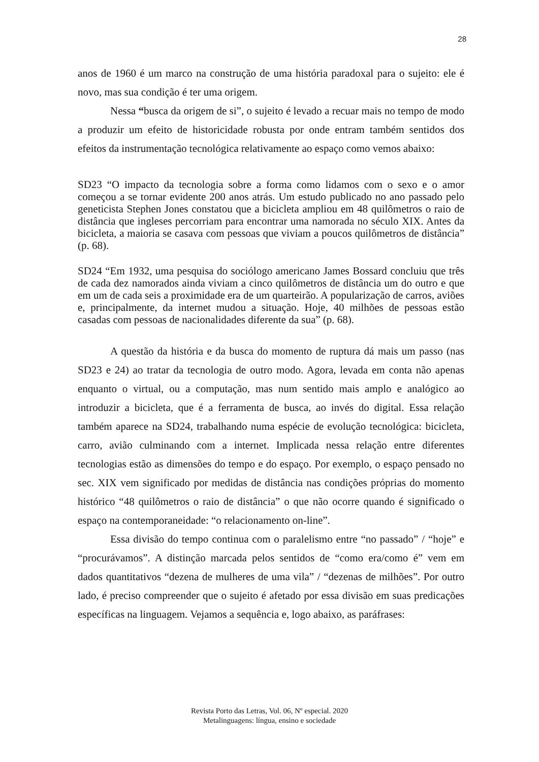28
anos de 1960 é um marco na construção de uma história paradoxal para o sujeito: ele é novo, mas sua condição é ter uma origem.
Nessa “busca da origem de si”, o sujeito é levado a recuar mais no tempo de modo a produzir um efeito de historicidade robusta por onde entram também sentidos dos efeitos da instrumentação tecnológica relativamente ao espaço como vemos abaixo:
SD23 “O impacto da tecnologia sobre a forma como lidamos com o sexo e o amor começou a se tornar evidente 200 anos atrás. Um estudo publicado no ano passado pelo geneticista Stephen Jones constatou que a bicicleta ampliou em 48 quilômetros o raio de distância que ingleses percorriam para encontrar uma namorada no século XIX. Antes da bicicleta, a maioria se casava com pessoas que viviam a poucos quilômetros de distância” (p. 68).
SD24 “Em 1932, uma pesquisa do sociólogo americano James Bossard concluiu que três de cada dez namorados ainda viviam a cinco quilômetros de distância um do outro e que em um de cada seis a proximidade era de um quarteirão. A popularização de carros, aviões e, principalmente, da internet mudou a situação. Hoje, 40 milhões de pessoas estão casadas com pessoas de nacionalidades diferente da sua” (p. 68).
A questão da história e da busca do momento de ruptura dá mais um passo (nas SD23 e 24) ao tratar da tecnologia de outro modo. Agora, levada em conta não apenas enquanto o virtual, ou a computação, mas num sentido mais amplo e analógico ao introduzir a bicicleta, que é a ferramenta de busca, ao invés do digital. Essa relação também aparece na SD24, trabalhando numa espécie de evolução tecnológica: bicicleta, carro, avião culminando com a internet. Implicada nessa relação entre diferentes tecnologias estão as dimensões do tempo e do espaço. Por exemplo, o espaço pensado no sec. XIX vem significado por medidas de distância nas condições próprias do momento histórico “48 quilômetros o raio de distância” o que não ocorre quando é significado o espaço na contemporaneidade: “o relacionamento on-line”.
Essa divisão do tempo continua com o paralelismo entre “no passado” / “hoje” e “procurávamos”. A distinção marcada pelos sentidos de “como era/como é” vem em dados quantitativos “dezena de mulheres de uma vila” / “dezenas de milhões”. Por outro lado, é preciso compreender que o sujeito é afetado por essa divisão em suas predicações específicas na linguagem. Vejamos a sequência e, logo abaixo, as paráfrases:
Revista Porto das Letras, Vol. 06, Nº especial. 2020
Metalinguagens: língua, ensino e sociedade